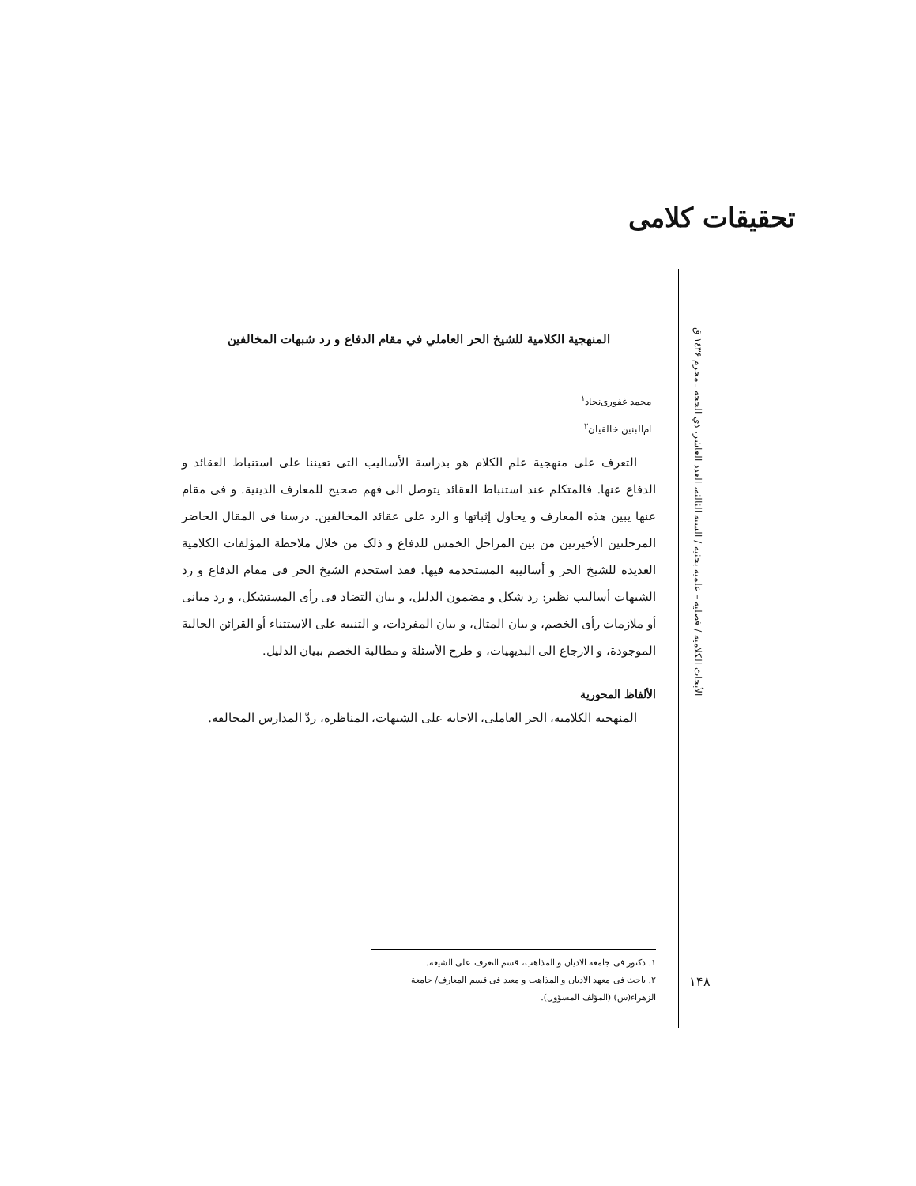تحقیقات کلامی
الأبحاث الكلامية / فصلية – علمية بحثية / السنة الثالثة، العدد العاشر، ذي الحجة ـ محرم ١٤٣۶ ق
المنهجية الكلامية للشيخ الحر العاملي في مقام الدفاع و رد شبهات المخالفين
محمد غفوری‌نجاد<sup>١</sup>
ام‌البنین خالقیان<sup>٢</sup>
التعرف على منهجية علم الكلام هو بدراسة الأساليب التى تعيننا على استنباط العقائد و الدفاع عنها. فالمتكلم عند استنباط العقائد يتوصل الى فهم صحيح للمعارف الدينية. و فى مقام عنها يبين هذه المعارف و يحاول إثباتها و الرد على عقائد المخالفين. درسنا فى المقال الحاضر المرحلتين الأخيرتين من بين المراحل الخمس للدفاع و ذلک من خلال ملاحظة المؤلفات الكلامية العديدة للشيخ الحر و أساليبه المستخدمة فيها. فقد استخدم الشيخ الحر فى مقام الدفاع و رد الشبهات أساليب نظير: رد شكل و مضمون الدليل، و بيان التضاد فى رأى المستشكل، و رد مبانى أو ملازمات رأى الخصم، و بيان المثال، و بيان المفردات، و التنبيه على الاستثناء أو القرائن الحالية الموجودة، و الارجاع الى البديهيات، و طرح الأسئلة و مطالبة الخصم ببيان الدليل.
الألفاظ المحورية
المنهجية الكلامية، الحر العاملى، الاجابة على الشبهات، المناظرة، ردّ المدارس المخالفة.
١. دكتور فى جامعة الاديان و المذاهب، قسم التعرف على الشيعة.
٢. باحث فى معهد الاديان و المذاهب و معيد فى قسم المعارف/ جامعة الزهراء(س) (المؤلف المسؤول).
١۴٨